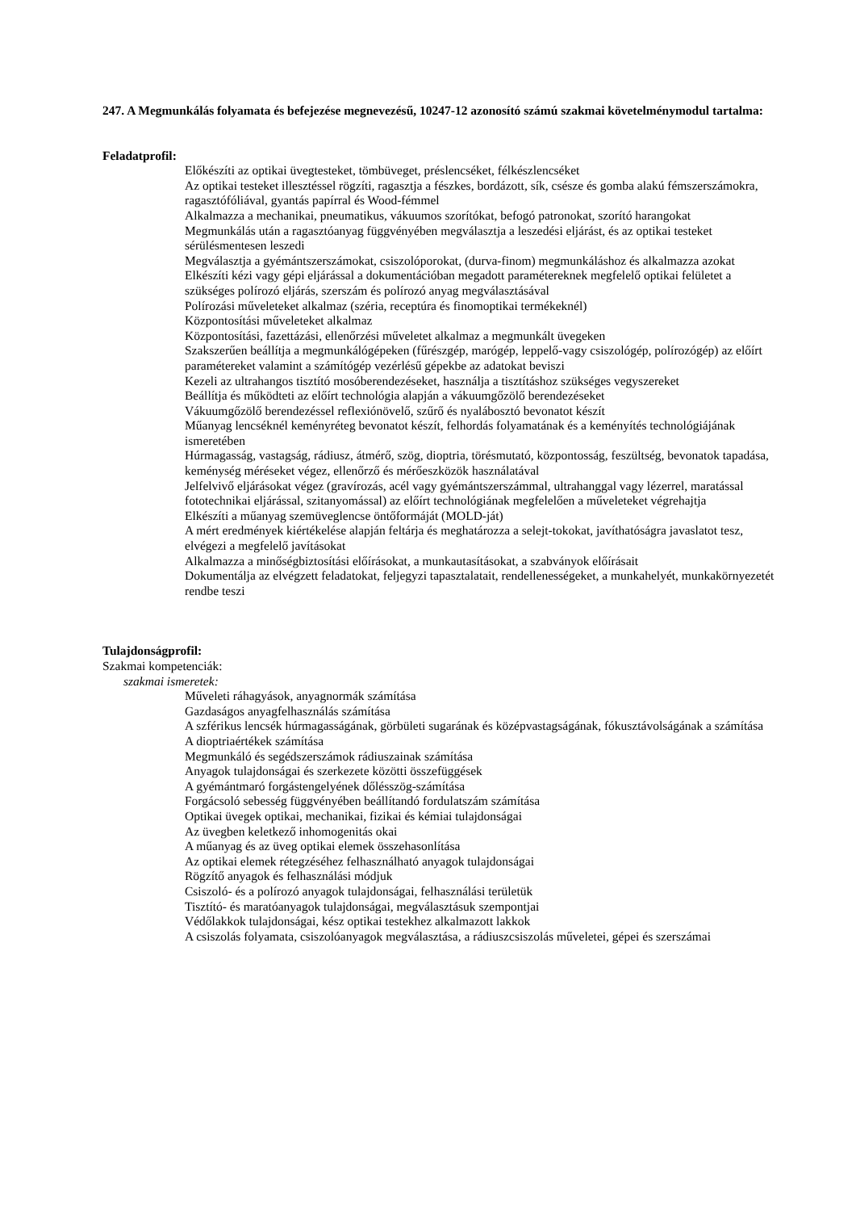247. A Megmunkálás folyamata és befejezése megnevezésű, 10247-12 azonosító számú szakmai követelménymodul tartalma:
Feladatprofil:
Előkészíti az optikai üvegtesteket, tömbüveget, préslencséket, félkészlencséket
Az optikai testeket illesztéssel rögzíti, ragasztja a fészkes, bordázott, sík, csésze és gomba alakú fémszerszámokra, ragasztófóliával, gyantás papírral és Wood-fémmel
Alkalmazza a mechanikai, pneumatikus, vákuumos szorítókat, befogó patronokat, szorító harangokat
Megmunkálás után a ragasztóanyag függvényében megválasztja a leszedési eljárást, és az optikai testeket sérülésmentesen leszedi
Megválasztja a gyémántszerszámokat, csiszolóporokat, (durva-finom) megmunkáláshoz és alkalmazza azokat
Elkészíti kézi vagy gépi eljárással a dokumentációban megadott paramétereknek megfelelő optikai felületet a szükséges polírozó eljárás, szerszám és polírozó anyag megválasztásával
Polírozási műveleteket alkalmaz (széria, receptúra és finomoptikai termékeknél)
Központosítási műveleteket alkalmaz
Központosítási, fazettázási, ellenőrzési műveletet alkalmaz a megmunkált üvegeken
Szakszerűen beállítja a megmunkálógépeken (fűrészgép, marógép, leppelő-vagy csiszológép, polírozógép) az előírt paramétereket valamint a számítógép vezérlésű gépekbe az adatokat beviszi
Kezeli az ultrahangos tisztító mosóberendezéseket, használja a tisztításhoz szükséges vegyszereket
Beállítja és működteti az előírt technológia alapján a vákuumgőzölő berendezéseket
Vákuumgőzölő berendezéssel reflexiónövelő, szűrő és nyalábosztó bevonatot készít
Műanyag lencséknél keményréteg bevonatot készít, felhordás folyamatának és a keményítés technológiájának ismeretében
Húrmagasság, vastagság, rádiusz, átmérő, szög, dioptria, törésmutató, központosság, feszültség, bevonatok tapadása, keménység méréseket végez, ellenőrző és mérőeszközök használatával
Jelfelvivő eljárásokat végez (gravírozás, acél vagy gyémántszerszámmal, ultrahanggal vagy lézerrel, maratással fototechnikai eljárással, szitanyomással) az előírt technológiának megfelelően a műveleteket végrehajtja
Elkészíti a műanyag szemüveglencse öntőformáját (MOLD-ját)
A mért eredmények kiértékelése alapján feltárja és meghatározza a selejt-tokokat, javíthatóságra javaslatot tesz, elvégezi a megfelelő javításokat
Alkalmazza a minőségbiztosítási előírásokat, a munkautasításokat, a szabványok előírásait
Dokumentálja az elvégzett feladatokat, feljegyzi tapasztalatait, rendellenességeket, a munkahelyét, munkakörnyezetét rendbe teszi
Tulajdonságprofil:
Szakmai kompetenciák:
szakmai ismeretek:
Műveleti ráhagyások, anyagnormák számítása
Gazdaságos anyagfelhasználás számítása
A szférikus lencsék húrmagasságának, görbületi sugarának és középvastagságának, fókusztávolságának a számítása
A dioptriaértékek számítása
Megmunkáló és segédszerszámok rádiuszainak számítása
Anyagok tulajdonságai és szerkezete közötti összefüggések
A gyémántmaró forgástengelyének dőlésszög-számítása
Forgácsoló sebesség függvényében beállítandó fordulatszám számítása
Optikai üvegek optikai, mechanikai, fizikai és kémiai tulajdonságai
Az üvegben keletkező inhomogenitás okai
A műanyag és az üveg optikai elemek összehasonlítása
Az optikai elemek rétegzéséhez felhasználható anyagok tulajdonságai
Rögzítő anyagok és felhasználási módjuk
Csiszoló- és a polírozó anyagok tulajdonságai, felhasználási területük
Tisztító- és maratóanyagok tulajdonságai, megválasztásuk szempontjai
Védőlakkok tulajdonságai, kész optikai testekhez alkalmazott lakkok
A csiszolás folyamata, csiszolóanyagok megválasztása, a rádiuszcsiszolás műveletei, gépei és szerszámai